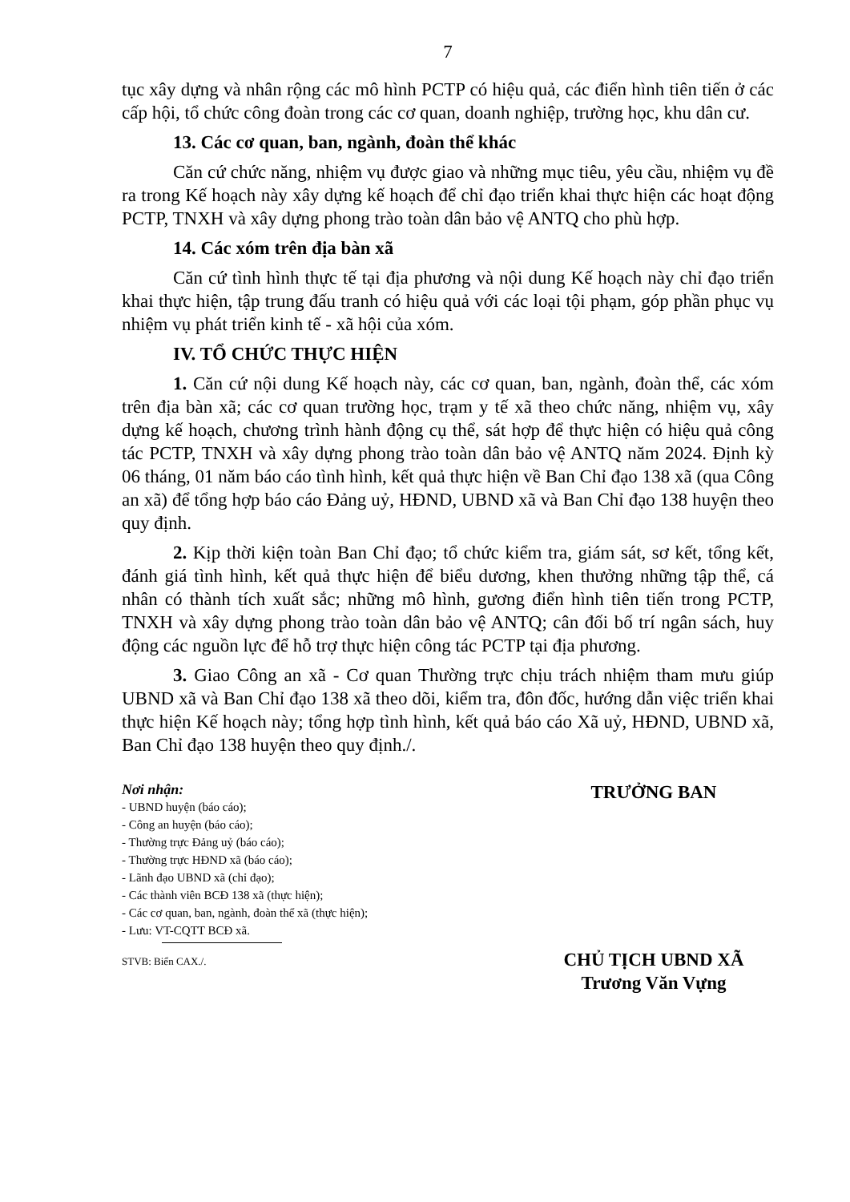7
tục xây dựng và nhân rộng các mô hình PCTP có hiệu quả, các điển hình tiên tiến ở các cấp hội, tổ chức công đoàn trong các cơ quan, doanh nghiệp, trường học, khu dân cư.
13. Các cơ quan, ban, ngành, đoàn thể khác
Căn cứ chức năng, nhiệm vụ được giao và những mục tiêu, yêu cầu, nhiệm vụ đề ra trong Kế hoạch này xây dựng kế hoạch để chỉ đạo triển khai thực hiện các hoạt động PCTP, TNXH và xây dựng phong trào toàn dân bảo vệ ANTQ cho phù hợp.
14. Các xóm trên địa bàn xã
Căn cứ tình hình thực tế tại địa phương và nội dung Kế hoạch này chỉ đạo triển khai thực hiện, tập trung đấu tranh có hiệu quả với các loại tội phạm, góp phần phục vụ nhiệm vụ phát triển kinh tế - xã hội của xóm.
IV. TỔ CHỨC THỰC HIỆN
1. Căn cứ nội dung Kế hoạch này, các cơ quan, ban, ngành, đoàn thể, các xóm trên địa bàn xã; các cơ quan trường học, trạm y tế xã theo chức năng, nhiệm vụ, xây dựng kế hoạch, chương trình hành động cụ thể, sát hợp để thực hiện có hiệu quả công tác PCTP, TNXH và xây dựng phong trào toàn dân bảo vệ ANTQ năm 2024. Định kỳ 06 tháng, 01 năm báo cáo tình hình, kết quả thực hiện về Ban Chỉ đạo 138 xã (qua Công an xã) để tổng hợp báo cáo Đảng uỷ, HĐND, UBND xã và Ban Chỉ đạo 138 huyện theo quy định.
2. Kịp thời kiện toàn Ban Chỉ đạo; tổ chức kiểm tra, giám sát, sơ kết, tổng kết, đánh giá tình hình, kết quả thực hiện để biểu dương, khen thưởng những tập thể, cá nhân có thành tích xuất sắc; những mô hình, gương điển hình tiên tiến trong PCTP, TNXH và xây dựng phong trào toàn dân bảo vệ ANTQ; cân đối bố trí ngân sách, huy động các nguồn lực để hỗ trợ thực hiện công tác PCTP tại địa phương.
3. Giao Công an xã - Cơ quan Thường trực chịu trách nhiệm tham mưu giúp UBND xã và Ban Chỉ đạo 138 xã theo dõi, kiểm tra, đôn đốc, hướng dẫn việc triển khai thực hiện Kế hoạch này; tổng hợp tình hình, kết quả báo cáo Xã uỷ, HĐND, UBND xã, Ban Chỉ đạo 138 huyện theo quy định./.
Nơi nhận:
- UBND huyện (báo cáo);
- Công an huyện (báo cáo);
- Thường trực Đảng uỷ (báo cáo);
- Thường trực HĐND xã (báo cáo);
- Lãnh đạo UBND xã (chỉ đạo);
- Các thành viên BCĐ 138 xã (thực hiện);
- Các cơ quan, ban, ngành, đoàn thể xã (thực hiện);
- Lưu: VT-CQTT BCĐ xã.
STVB: Biển CAX./.
TRƯỞNG BAN
CHỦ TỊCH UBND XÃ
Trương Văn Vựng